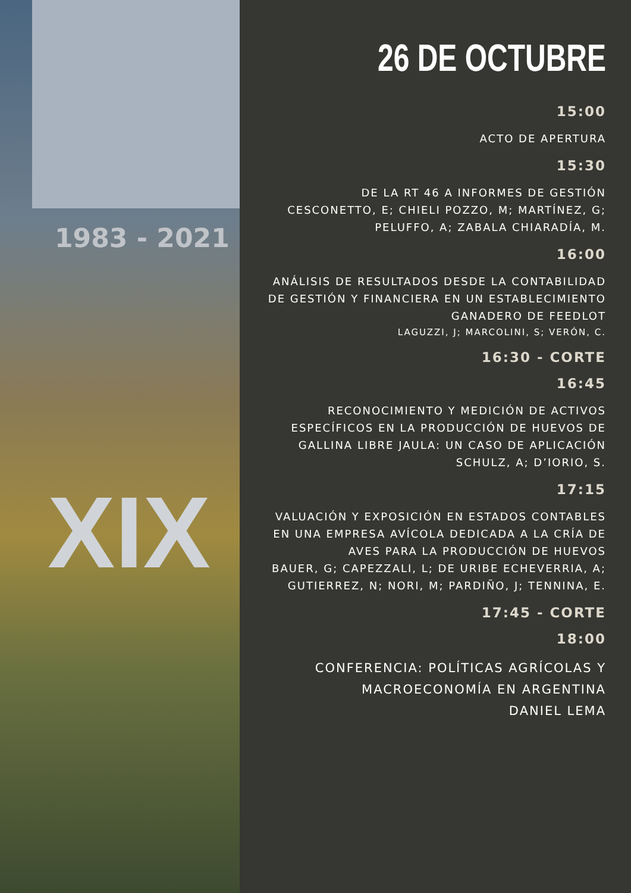1983 - 2021
XIX
26 DE OCTUBRE
15:00
ACTO DE APERTURA
15:30
DE LA RT 46 A INFORMES DE GESTIÓN
CESCONETTO, E; CHIELI POZZO, M; MARTÍNEZ, G; PELUFFO, A; ZABALA CHIARADÍA, M.
16:00
ANÁLISIS DE RESULTADOS DESDE LA CONTABILIDAD DE GESTIÓN Y FINANCIERA EN UN ESTABLECIMIENTO GANADERO DE FEEDLOT
LAGUZZI, J; MARCOLINI, S; VERÓN, C.
16:30 - CORTE
16:45
RECONOCIMIENTO Y MEDICIÓN DE ACTIVOS ESPECÍFICOS EN LA PRODUCCIÓN DE HUEVOS DE GALLINA LIBRE JAULA: UN CASO DE APLICACIÓN
SCHULZ, A; D’IORIO, S.
17:15
VALUACIÓN Y EXPOSICIÓN EN ESTADOS CONTABLES EN UNA EMPRESA AVÍCOLA DEDICADA A LA CRÍA DE AVES PARA LA PRODUCCIÓN DE HUEVOS
BAUER, G; CAPEZZALI, L; DE URIBE ECHEVERRIA, A; GUTIERREZ, N; NORI, M; PARDIÑO, J; TENNINA, E.
17:45 - CORTE
18:00
CONFERENCIA: POLÍTICAS AGRÍCOLAS Y MACROECONOMÍA EN ARGENTINA
DANIEL LEMA